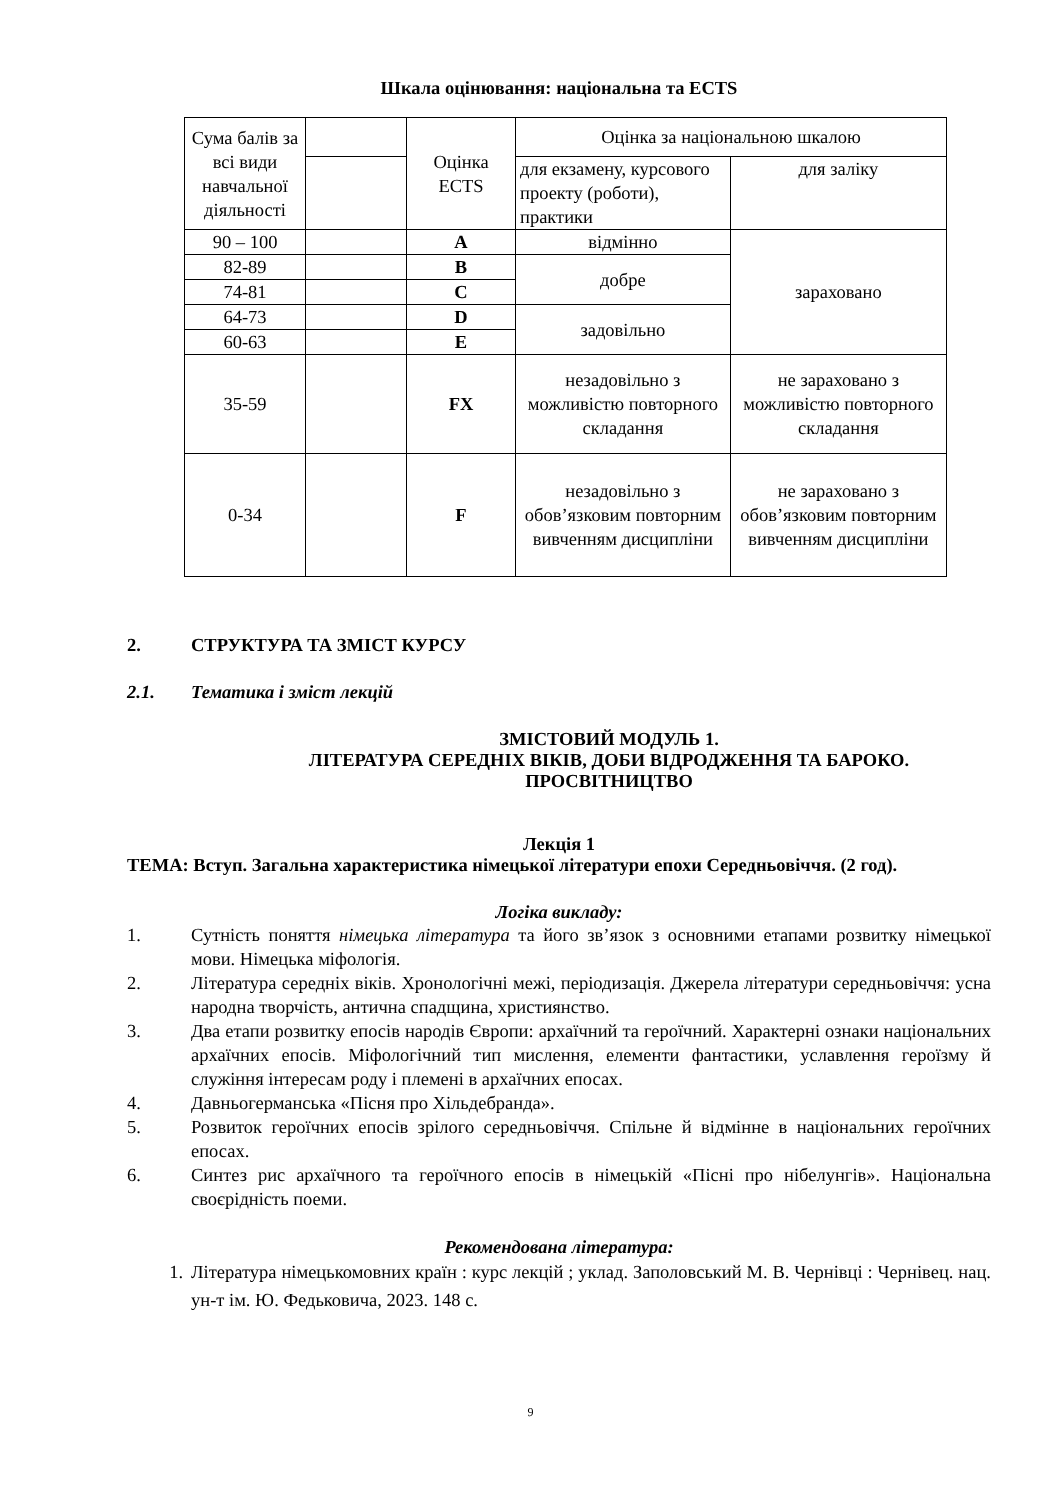Шкала оцінювання: національна та ECTS
| Сума балів за всі види навчальної діяльності | | Оцінка ECTS | Оцінка за національною шкалою | |
| | | | для екзамену, курсового проекту (роботи), практики | для заліку |
| 90 – 100 | | A | відмінно | зараховано |
| 82-89 | | B | добре | |
| 74-81 | | C | | |
| 64-73 | | D | задовільно | |
| 60-63 | | E | | |
| 35-59 | | FX | незадовільно з можливістю повторного складання | не зараховано з можливістю повторного складання |
| 0-34 | | F | незадовільно з обов’язковим повторним вивченням дисципліни | не зараховано з обов’язковим повторним вивченням дисципліни |
2. СТРУКТУРА ТА ЗМІСТ КУРСУ
2.1. Тематика і зміст лекцій
ЗМІСТОВИЙ МОДУЛЬ 1.
ЛІТЕРАТУРА СЕРЕДНІХ ВІКІВ, ДОБИ ВІДРОДЖЕННЯ ТА БАРОКО.
ПРОСВІТНИЦТВО
Лекція 1
ТЕМА: Вступ. Загальна характеристика німецької літератури епохи Середньовіччя. (2 год).
Логіка викладу:
1. Сутність поняття німецька література та його зв’язок з основними етапами розвитку німецької мови. Німецька міфологія.
2. Література середніх віків. Хронологічні межі, періодизація. Джерела літератури середньовіччя: усна народна творчість, антична спадщина, християнство.
3. Два етапи розвитку епосів народів Європи: архаїчний та героїчний. Характерні ознаки національних архаїчних епосів. Міфологічний тип мислення, елементи фантастики, уславлення героїзму й служіння інтересам роду і племені в архаїчних епосах.
4. Давньогерманська «Пісня про Хільдебранда».
5. Розвиток героїчних епосів зрілого середньовіччя. Спільне й відмінне в національних героїчних епосах.
6. Синтез рис архаїчного та героїчного епосів в німецькій «Пісні про нібелунгів». Національна своєрідність поеми.
Рекомендована література:
1. Література німецькомовних країн : курс лекцій ; уклад. Заполовський М. В. Чернівці : Чернівец. нац. ун-т ім. Ю. Федьковича, 2023. 148 с.
9